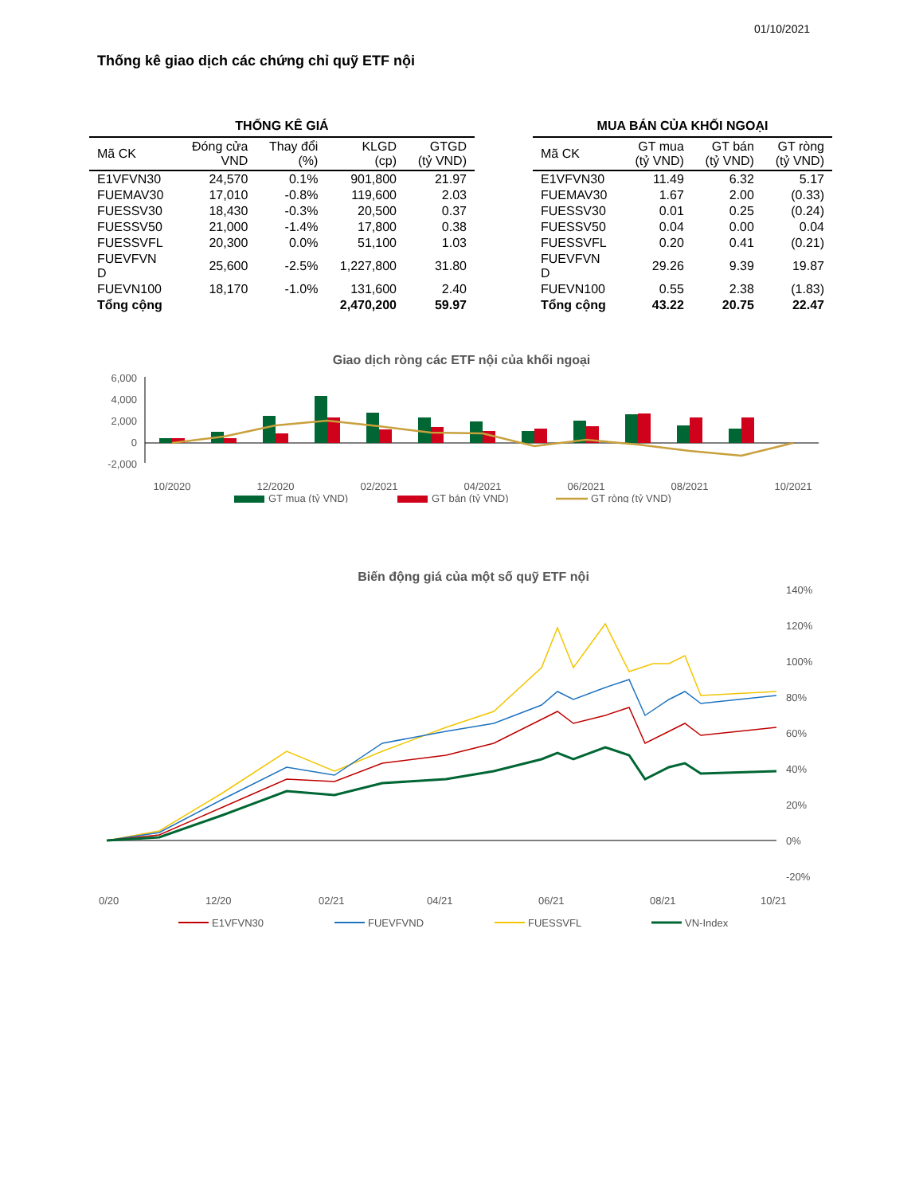01/10/2021
Thống kê giao dịch các chứng chỉ quỹ ETF nội
THỐNG KÊ GIÁ
| Mã CK | Đóng cửa VND | Thay đổi (%) | KLGD (cp) | GTGD (tỷ VND) |
| --- | --- | --- | --- | --- |
| E1VFVN30 | 24,570 | 0.1% | 901,800 | 21.97 |
| FUEMAV30 | 17,010 | -0.8% | 119,600 | 2.03 |
| FUESSV30 | 18,430 | -0.3% | 20,500 | 0.37 |
| FUESSV50 | 21,000 | -1.4% | 17,800 | 0.38 |
| FUESSVFL | 20,300 | 0.0% | 51,100 | 1.03 |
| FUEVFVN D | 25,600 | -2.5% | 1,227,800 | 31.80 |
| FUEVN100 | 18,170 | -1.0% | 131,600 | 2.40 |
| Tổng cộng | | | 2,470,200 | 59.97 |
MUA BÁN CỦA KHỐI NGOẠI
| Mã CK | GT mua (tỷ VND) | GT bán (tỷ VND) | GT ròng (tỷ VND) |
| --- | --- | --- | --- |
| E1VFVN30 | 11.49 | 6.32 | 5.17 |
| FUEMAV30 | 1.67 | 2.00 | (0.33) |
| FUESSV30 | 0.01 | 0.25 | (0.24) |
| FUESSV50 | 0.04 | 0.00 | 0.04 |
| FUESSVFL | 0.20 | 0.41 | (0.21) |
| FUEVFVN D | 29.26 | 9.39 | 19.87 |
| FUEVN100 | 0.55 | 2.38 | (1.83) |
| Tổng cộng | 43.22 | 20.75 | 22.47 |
Giao dịch ròng các ETF nội của khối ngoại
6,000
4,000
2,000
0
-2,000
10/2020
12/2020
02/2021
04/2021
06/2021
08/2021
10/2021
GT mua (tỷ VND)
GT bán (tỷ VND)
GT ròng (tỷ VND)
Biến động giá của một số quỹ ETF nội
140%
120%
100%
80%
60%
40%
20%
0%
-20%
0/20
12/20
02/21
04/21
06/21
08/21
10/21
E1VFVN30
FUEVFVND
FUESSVFL
VN-Index